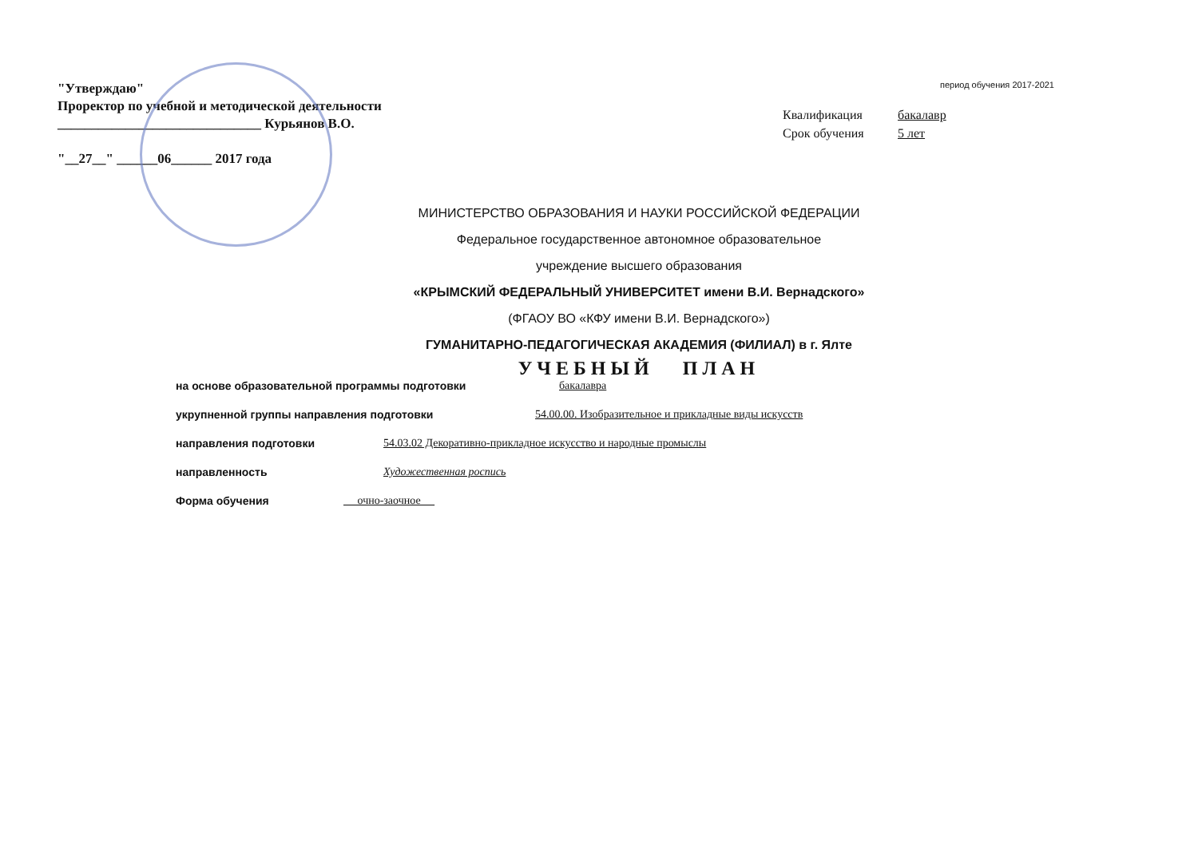"Утверждаю"
Проректор по учебной и методической деятельности
______________________________ Курьянов В.О.
"__27__" ______06______ 2017 года
период обучения 2017-2021
Квалификация бакалавр
Срок обучения 5 лет
МИНИСТЕРСТВО ОБРАЗОВАНИЯ И НАУКИ РОССИЙСКОЙ ФЕДЕРАЦИИ
Федеральное государственное автономное образовательное
учреждение высшего образования
«КРЫМСКИЙ ФЕДЕРАЛЬНЫЙ УНИВЕРСИТЕТ имени В.И. Вернадского»
(ФГАОУ ВО «КФУ имени В.И. Вернадского»)
ГУМАНИТАРНО-ПЕДАГОГИЧЕСКАЯ АКАДЕМИЯ (ФИЛИАЛ) в г. Ялте
УЧЕБНЫЙ ПЛАН
на основе образовательной программы подготовки бакалавра
укрупненной группы направления подготовки 54.00.00. Изобразительное и прикладные виды искусств
направления подготовки 54.03.02 Декоративно-прикладное искусство и народные промыслы
направленность Художественная роспись
Форма обучения очно-заочное